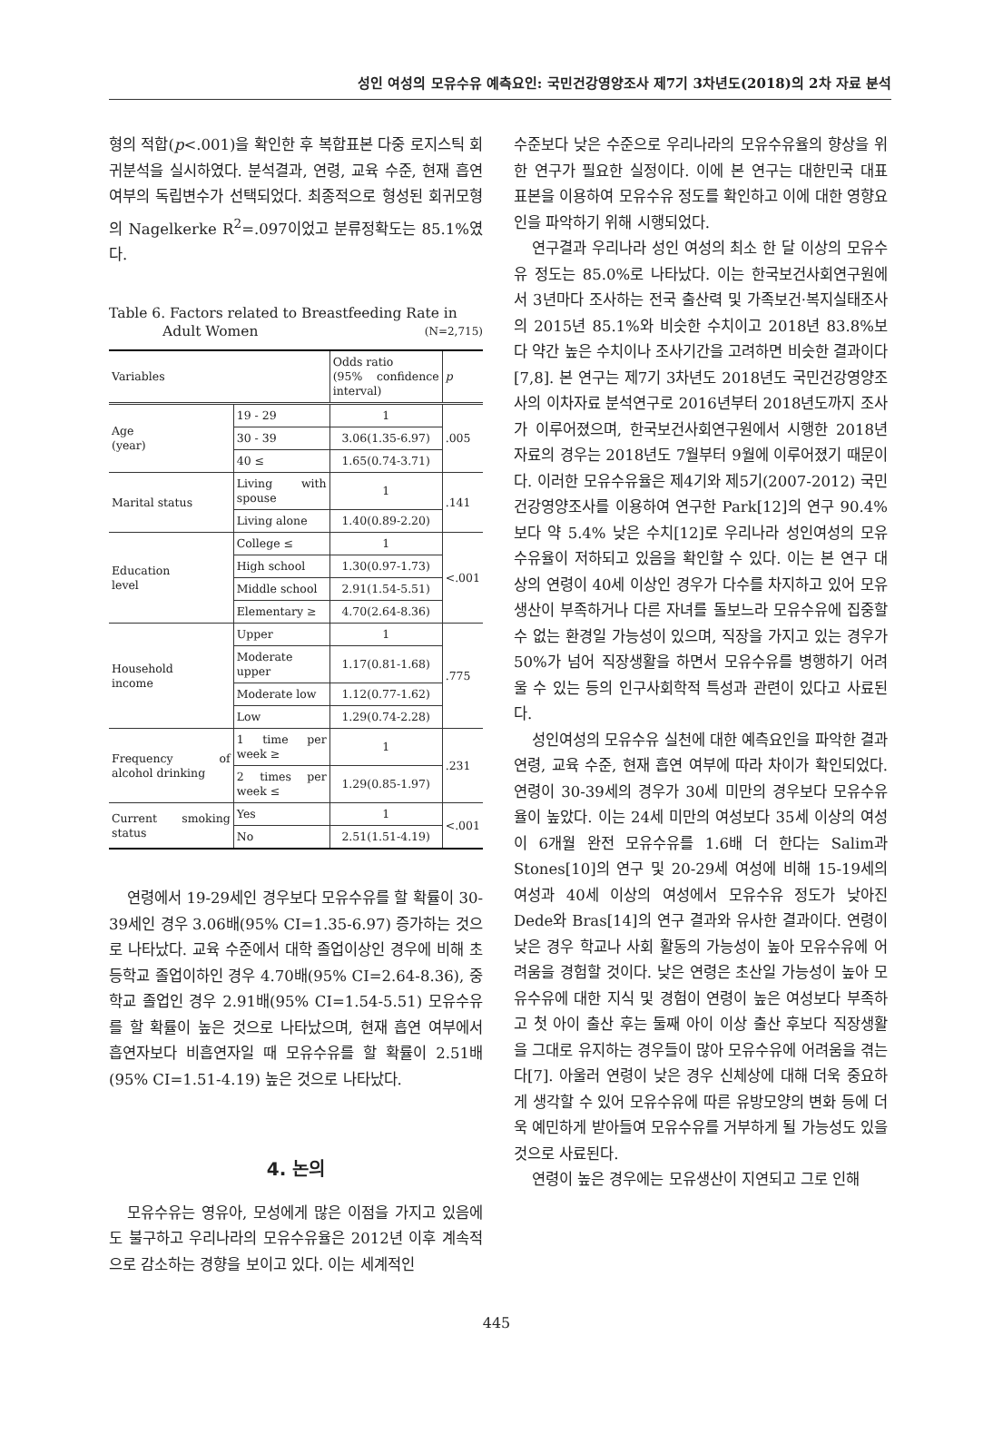성인 여성의 모유수유 예측요인: 국민건강영양조사 제7기 3차년도(2018)의 2차 자료 분석
형의 적합(p<.001)을 확인한 후 복합표본 다중 로지스틱 회귀분석을 실시하였다. 분석결과, 연령, 교육 수준, 현재 흡연 여부의 독립변수가 선택되었다. 최종적으로 형성된 회귀모형의 Nagelkerke R<sup>2</sup>=.097이었고 분류정확도는 85.1%였다.
Table 6. Factors related to Breastfeeding Rate in
Adult Women (N=2,715)
| Variables | | Odds ratio (95% confidence interval) | p |
| --- | --- | --- | --- |
| Age (year) | 19 - 29 | 1 | .005 |
| | 30 - 39 | 3.06(1.35-6.97) | |
| | 40 ≤ | 1.65(0.74-3.71) | |
| Marital status | Living with spouse | 1 | .141 |
| | Living alone | 1.40(0.89-2.20) | |
| Education level | College ≤ | 1 | <.001 |
| | High school | 1.30(0.97-1.73) | |
| | Middle school | 2.91(1.54-5.51) | |
| | Elementary ≥ | 4.70(2.64-8.36) | |
| Household income | Upper | 1 | .775 |
| | Moderate upper | 1.17(0.81-1.68) | |
| | Moderate low | 1.12(0.77-1.62) | |
| | Low | 1.29(0.74-2.28) | |
| Frequency of alcohol drinking | 1 time per week ≥ | 1 | .231 |
| | 2 times per week ≤ | 1.29(0.85-1.97) | |
| Current smoking status | Yes | 1 | <.001 |
| | No | 2.51(1.51-4.19) | |
연령에서 19-29세인 경우보다 모유수유를 할 확률이 30-39세인 경우 3.06배(95% CI=1.35-6.97) 증가하는 것으로 나타났다. 교육 수준에서 대학 졸업이상인 경우에 비해 초등학교 졸업이하인 경우 4.70배(95% CI=2.64-8.36), 중학교 졸업인 경우 2.91배(95% CI=1.54-5.51) 모유수유를 할 확률이 높은 것으로 나타났으며, 현재 흡연 여부에서 흡연자보다 비흡연자일 때 모유수유를 할 확률이 2.51배(95% CI=1.51-4.19) 높은 것으로 나타났다.
4. 논의
모유수유는 영유아, 모성에게 많은 이점을 가지고 있음에도 불구하고 우리나라의 모유수유율은 2012년 이후 계속적으로 감소하는 경향을 보이고 있다. 이는 세계적인
수준보다 낮은 수준으로 우리나라의 모유수유율의 향상을 위한 연구가 필요한 실정이다. 이에 본 연구는 대한민국 대표 표본을 이용하여 모유수유 정도를 확인하고 이에 대한 영향요인을 파악하기 위해 시행되었다.
연구결과 우리나라 성인 여성의 최소 한 달 이상의 모유수유 정도는 85.0%로 나타났다. 이는 한국보건사회연구원에서 3년마다 조사하는 전국 출산력 및 가족보건·복지실태조사의 2015년 85.1%와 비슷한 수치이고 2018년 83.8%보다 약간 높은 수치이나 조사기간을 고려하면 비슷한 결과이다[7,8]. 본 연구는 제7기 3차년도 2018년도 국민건강영양조사의 이차자료 분석연구로 2016년부터 2018년도까지 조사가 이루어졌으며, 한국보건사회연구원에서 시행한 2018년 자료의 경우는 2018년도 7월부터 9월에 이루어졌기 때문이다. 이러한 모유수유율은 제4기와 제5기(2007-2012) 국민건강영양조사를 이용하여 연구한 Park[12]의 연구 90.4%보다 약 5.4% 낮은 수치[12]로 우리나라 성인여성의 모유수유율이 저하되고 있음을 확인할 수 있다. 이는 본 연구 대상의 연령이 40세 이상인 경우가 다수를 차지하고 있어 모유 생산이 부족하거나 다른 자녀를 돌보느라 모유수유에 집중할 수 없는 환경일 가능성이 있으며, 직장을 가지고 있는 경우가 50%가 넘어 직장생활을 하면서 모유수유를 병행하기 어려울 수 있는 등의 인구사회학적 특성과 관련이 있다고 사료된다.
성인여성의 모유수유 실천에 대한 예측요인을 파악한 결과 연령, 교육 수준, 현재 흡연 여부에 따라 차이가 확인되었다. 연령이 30-39세의 경우가 30세 미만의 경우보다 모유수유율이 높았다. 이는 24세 미만의 여성보다 35세 이상의 여성이 6개월 완전 모유수유를 1.6배 더 한다는 Salim과 Stones[10]의 연구 및 20-29세 여성에 비해 15-19세의 여성과 40세 이상의 여성에서 모유수유 정도가 낮아진 Dede와 Bras[14]의 연구 결과와 유사한 결과이다. 연령이 낮은 경우 학교나 사회 활동의 가능성이 높아 모유수유에 어려움을 경험할 것이다. 낮은 연령은 초산일 가능성이 높아 모유수유에 대한 지식 및 경험이 연령이 높은 여성보다 부족하고 첫 아이 출산 후는 둘째 아이 이상 출산 후보다 직장생활을 그대로 유지하는 경우들이 많아 모유수유에 어려움을 겪는다[7]. 아울러 연령이 낮은 경우 신체상에 대해 더욱 중요하게 생각할 수 있어 모유수유에 따른 유방모양의 변화 등에 더욱 예민하게 받아들여 모유수유를 거부하게 될 가능성도 있을 것으로 사료된다.
연령이 높은 경우에는 모유생산이 지연되고 그로 인해
445